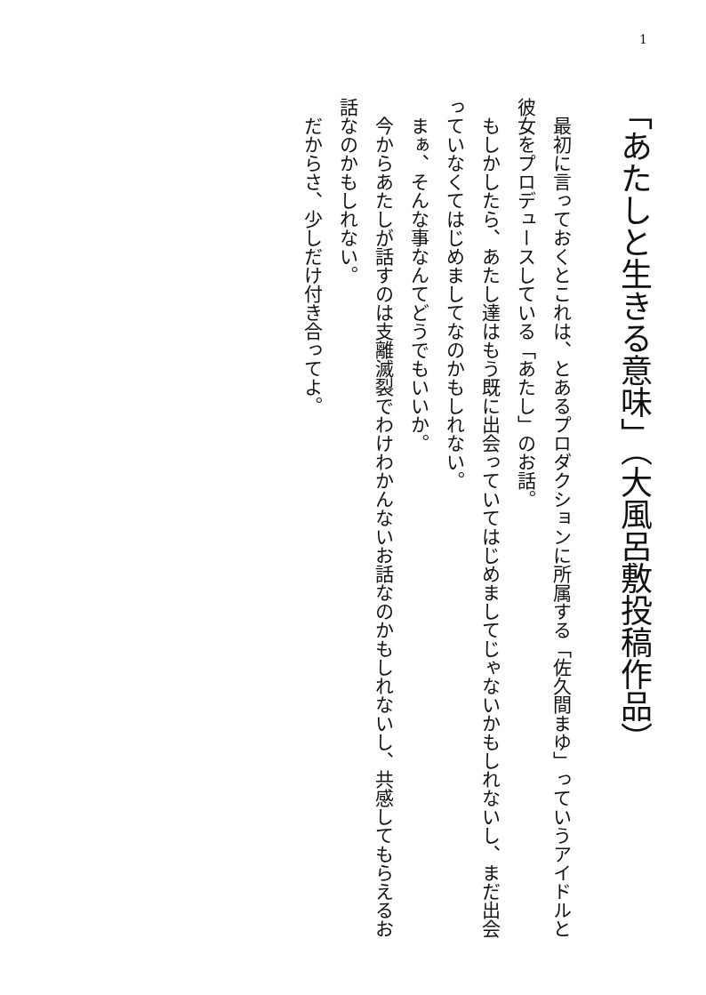1
「あたしと生きる意味」（大風呂敷投稿作品）
　最初に言っておくとこれは、とあるプロダクションに所属する「佐久間まゆ」っていうアイドルと彼女をプロデュースしている「あたし」のお話。
　もしかしたら、あたし達はもう既に出会っていてはじめましてじゃないかもしれないし、まだ出会っていなくてはじめましてなのかもしれない。
　まぁ、そんな事なんてどうでもいいか。
　今からあたしが話すのは支離滅裂でわけわかんないお話なのかもしれないし、共感してもらえるお話なのかもしれない。
　だからさ、少しだけ付き合ってよ。